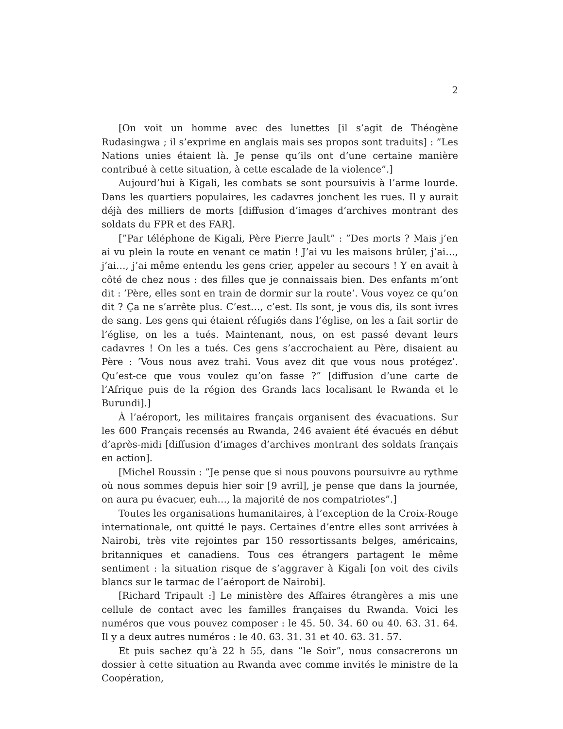2
[On voit un homme avec des lunettes [il s’agit de Théogène Rudasingwa ; il s’exprime en anglais mais ses propos sont traduits] : ”Les Nations unies étaient là. Je pense qu’ils ont d’une certaine manière contribué à cette situation, à cette escalade de la violence”.]
Aujourd’hui à Kigali, les combats se sont poursuivis à l’arme lourde. Dans les quartiers populaires, les cadavres jonchent les rues. Il y aurait déjà des milliers de morts [diffusion d’images d’archives montrant des soldats du FPR et des FAR].
[”Par téléphone de Kigali, Père Pierre Jault” : ”Des morts ? Mais j’en ai vu plein la route en venant ce matin ! J’ai vu les maisons brûler, j’ai…, j’ai…, j’ai même entendu les gens crier, appeler au secours ! Y en avait à côté de chez nous : des filles que je connaissais bien. Des enfants m’ont dit : ’Père, elles sont en train de dormir sur la route’. Vous voyez ce qu’on dit ? Ça ne s’arrête plus. C’est…, c’est. Ils sont, je vous dis, ils sont ivres de sang. Les gens qui étaient réfugiés dans l’église, on les a fait sortir de l’église, on les a tués. Maintenant, nous, on est passé devant leurs cadavres ! On les a tués. Ces gens s’accrochaient au Père, disaient au Père : ’Vous nous avez trahi. Vous avez dit que vous nous protégez’. Qu’est-ce que vous voulez qu’on fasse ?” [diffusion d’une carte de l’Afrique puis de la région des Grands lacs localisant le Rwanda et le Burundi].]
À l’aéroport, les militaires français organisent des évacuations. Sur les 600 Français recensés au Rwanda, 246 avaient été évacués en début d’après-midi [diffusion d’images d’archives montrant des soldats français en action].
[Michel Roussin : ”Je pense que si nous pouvons poursuivre au rythme où nous sommes depuis hier soir [9 avril], je pense que dans la journée, on aura pu évacuer, euh…, la majorité de nos compatriotes”.]
Toutes les organisations humanitaires, à l’exception de la Croix-Rouge internationale, ont quitté le pays. Certaines d’entre elles sont arrivées à Nairobi, très vite rejointes par 150 ressortissants belges, américains, britanniques et canadiens. Tous ces étrangers partagent le même sentiment : la situation risque de s’aggraver à Kigali [on voit des civils blancs sur le tarmac de l’aéroport de Nairobi].
[Richard Tripault :] Le ministère des Affaires étrangères a mis une cellule de contact avec les familles françaises du Rwanda. Voici les numéros que vous pouvez composer : le 45. 50. 34. 60 ou 40. 63. 31. 64. Il y a deux autres numéros : le 40. 63. 31. 31 et 40. 63. 31. 57.
Et puis sachez qu’à 22 h 55, dans ”le Soir”, nous consacrerons un dossier à cette situation au Rwanda avec comme invités le ministre de la Coopération,